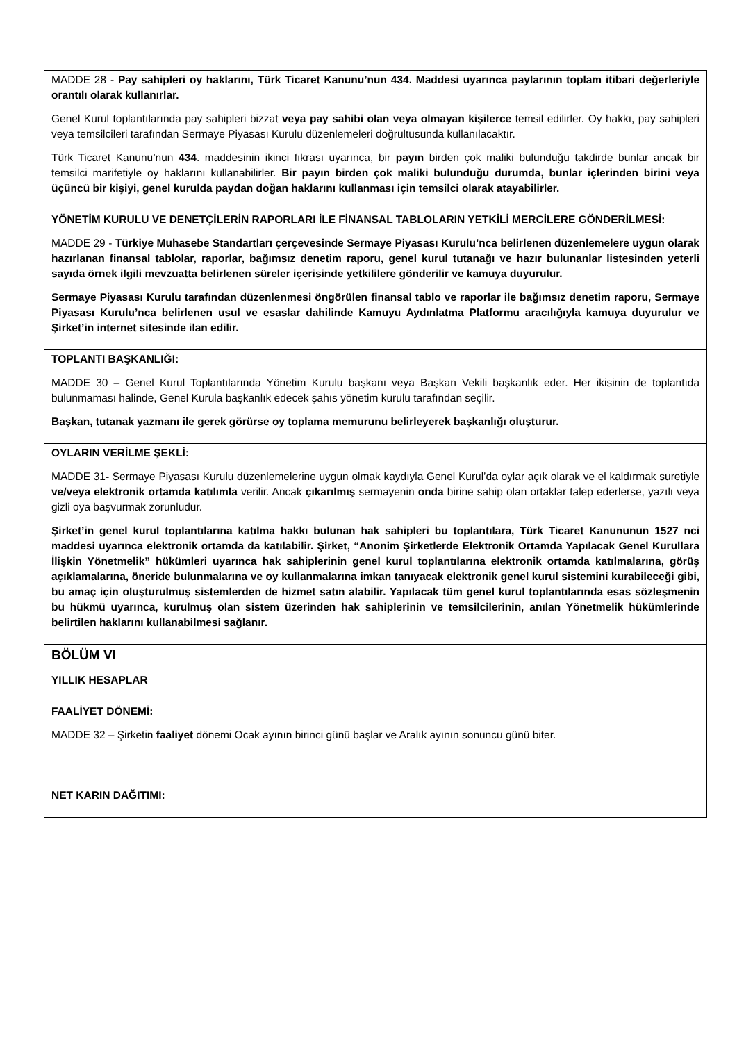| MADDE 28 - Pay sahipleri oy haklarını, Türk Ticaret Kanunu’nun 434. Maddesi uyarınca paylarının toplam itibari değerleriyle orantılı olarak kullanırlar. Genel Kurul toplantılarında pay sahipleri bizzat veya pay sahibi olan veya olmayan kişilerce temsil edilirler. Oy hakkı, pay sahipleri veya temsilcileri tarafından Sermaye Piyasası Kurulu düzenlemeleri doğrultusunda kullanılacaktır. Türk Ticaret Kanunu’nun 434 . maddesinin ikinci fıkrası uyarınca, bir payın birden çok maliki bulunduğu takdirde bunlar ancak bir temsilci marifetiyle oy haklarını kullanabilirler. Bir payın birden çok maliki bulunduğu durumda, bunlar içlerinden birini veya üçüncü bir kişiyi, genel kurulda paydan doğan haklarını kullanması için temsilci olarak atayabilirler. |
| YÖNETİM KURULU VE DENETÇİLERİN RAPORLARI İLE FİNANSAL TABLOLARIN YETKİLİ MERCİLERE GÖNDERİLMESİ: MADDE 29 - Türkiye Muhasebe Standartları çerçevesinde Sermaye Piyasası Kurulu’nca belirlenen düzenlemelere uygun olarak hazırlanan finansal tablolar, raporlar, bağımsız denetim raporu, genel kurul tutanağı ve hazır bulunanlar listesinden yeterli sayıda örnek ilgili mevzuatta belirlenen süreler içerisinde yetkililere gönderilir ve kamuya duyurulur. Sermaye Piyasası Kurulu tarafından düzenlenmesi öngörülen finansal tablo ve raporlar ile bağımsız denetim raporu, Sermaye Piyasası Kurulu’nca belirlenen usul ve esaslar dahilinde Kamuyu Aydınlatma Platformu aracılığıyla kamuya duyurulur ve Şirket’in internet sitesinde ilan edilir. |
| TOPLANTI BAŞKANLIĞI: MADDE 30 – Genel Kurul Toplantılarında Yönetim Kurulu başkanı veya Başkan Vekili başkanlık eder. Her ikisinin de toplantıda bulunmaması halinde, Genel Kurula başkanlık edecek şahıs yönetim kurulu tarafından seçilir. Başkan, tutanak yazmanı ile gerek görürse oy toplama memurunu belirleyerek başkanlığı oluşturur. |
| OYLARIN VERİLME ŞEKLİ: MADDE 31 - Sermaye Piyasası Kurulu düzenlemelerine uygun olmak kaydıyla Genel Kurul’da oylar açık olarak ve el kaldırmak suretiyle ve/veya elektronik ortamda katılımla verilir. Ancak çıkarılmış sermayenin onda birine sahip olan ortaklar talep ederlerse, yazılı veya gizli oya başvurmak zorunludur. Şirket’in genel kurul toplantılarına katılma hakkı bulunan hak sahipleri bu toplantılara, Türk Ticaret Kanununun 1527 nci maddesi uyarınca elektronik ortamda da katılabilir. Şirket, “Anonim Şirketlerde Elektronik Ortamda Yapılacak Genel Kurullara İlişkin Yönetmelik” hükümleri uyarınca hak sahiplerinin genel kurul toplantılarına elektronik ortamda katılmalarına, görüş açıklamalarına, öneride bulunmalarına ve oy kullanmalarına imkan tanıyacak elektronik genel kurul sistemini kurabileceği gibi, bu amaç için oluşturulmuş sistemlerden de hizmet satın alabilir. Yapılacak tüm genel kurul toplantılarında esas sözleşmenin bu hükmü uyarınca, kurulmuş olan sistem üzerinden hak sahiplerinin ve temsilcilerinin, anılan Yönetmelik hükümlerinde belirtilen haklarını kullanabilmesi sağlanır. |
| BÖLÜM VI YILLIK HESAPLAR |
| FAALİYET DÖNEMİ: MADDE 32 – Şirketin faaliyet dönemi Ocak ayının birinci günü başlar ve Aralık ayının sonuncu günü biter. |
| NET KARIN DAĞITIMI: |